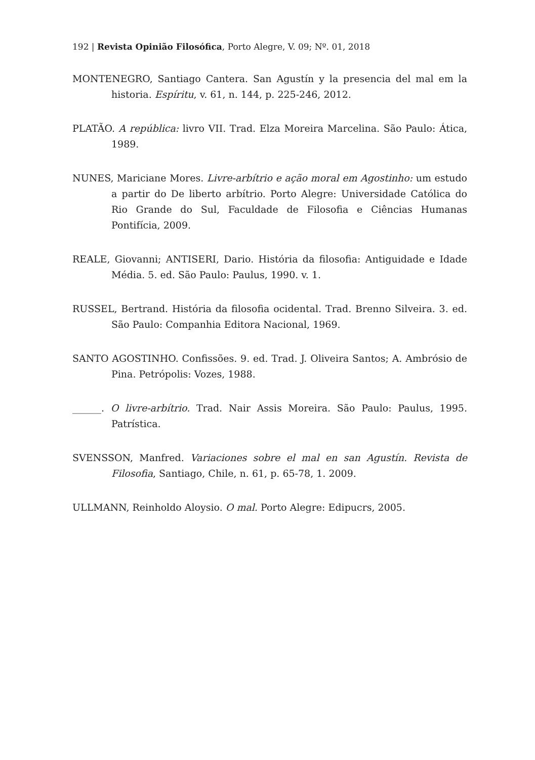192 | Revista Opinião Filosófica, Porto Alegre, V. 09; Nº. 01, 2018
MONTENEGRO, Santiago Cantera. San Agustín y la presencia del mal em la historia. Espíritu, v. 61, n. 144, p. 225-246, 2012.
PLATÃO. A república: livro VII. Trad. Elza Moreira Marcelina. São Paulo: Ática, 1989.
NUNES, Mariciane Mores. Livre-arbítrio e ação moral em Agostinho: um estudo a partir do De liberto arbítrio. Porto Alegre: Universidade Católica do Rio Grande do Sul, Faculdade de Filosofia e Ciências Humanas Pontifícia, 2009.
REALE, Giovanni; ANTISERI, Dario. História da filosofia: Antiguidade e Idade Média. 5. ed. São Paulo: Paulus, 1990. v. 1.
RUSSEL, Bertrand. História da filosofia ocidental. Trad. Brenno Silveira. 3. ed. São Paulo: Companhia Editora Nacional, 1969.
SANTO AGOSTINHO. Confissões. 9. ed. Trad. J. Oliveira Santos; A. Ambrósio de Pina. Petrópolis: Vozes, 1988.
______. O livre-arbítrio. Trad. Nair Assis Moreira. São Paulo: Paulus, 1995. Patrística.
SVENSSON, Manfred. Variaciones sobre el mal en san Agustín. Revista de Filosofia, Santiago, Chile, n. 61, p. 65-78, 1. 2009.
ULLMANN, Reinholdo Aloysio. O mal. Porto Alegre: Edipucrs, 2005.